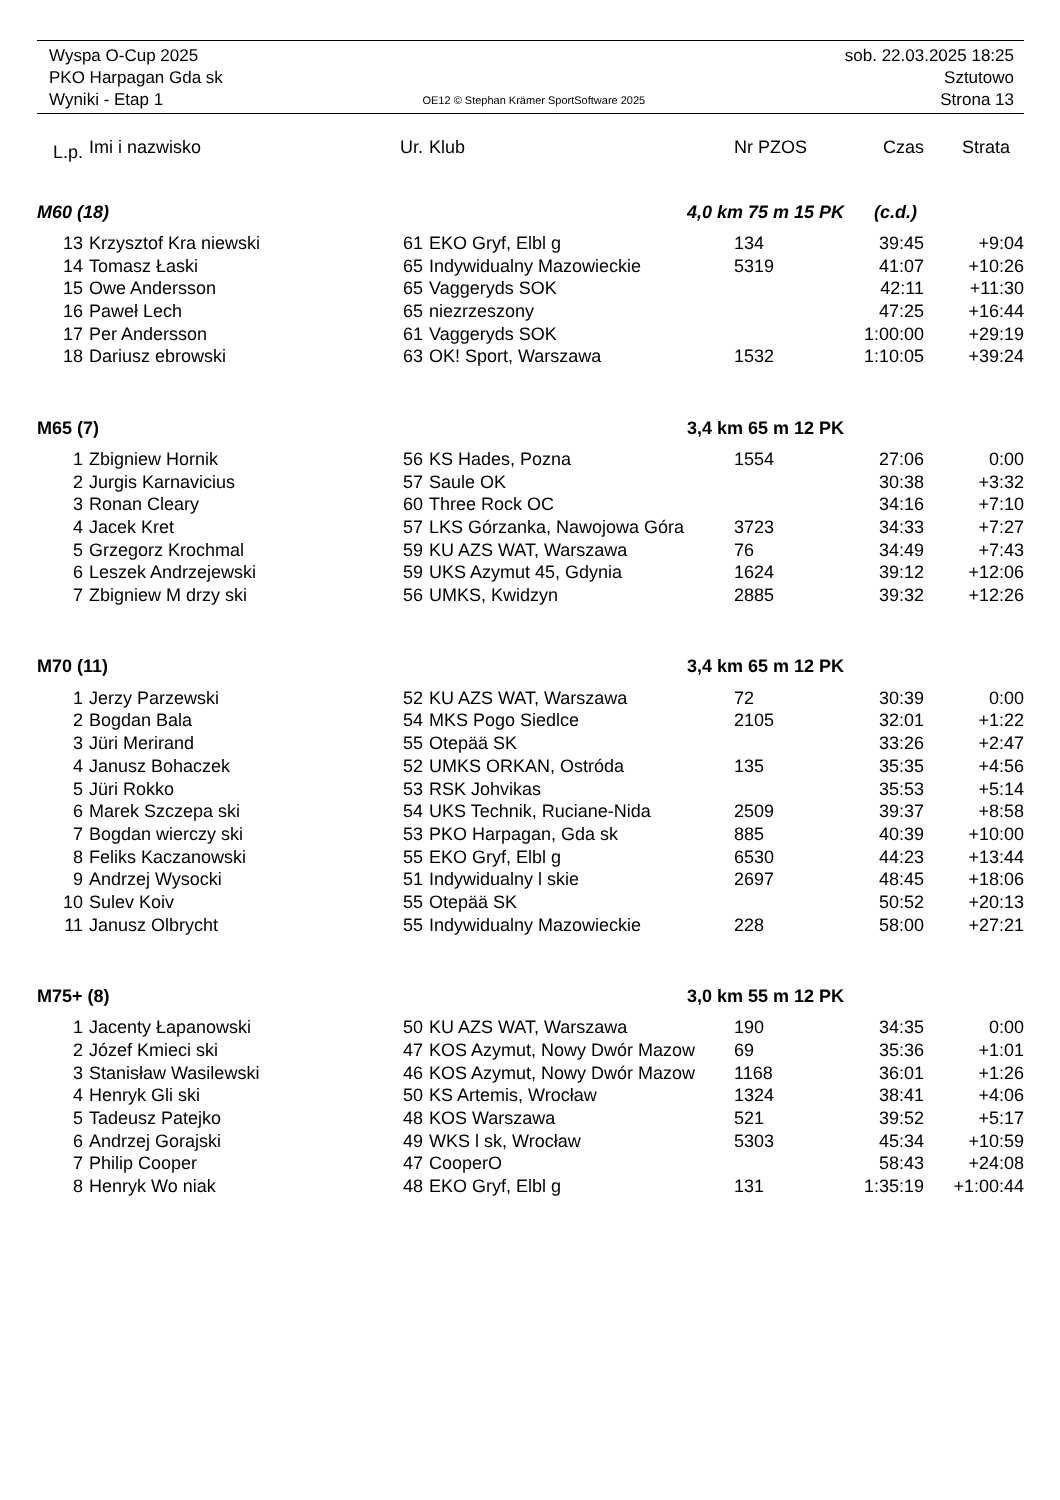Wyspa O-Cup 2025
PKO Harpagan Gda sk
Wyniki - Etap 1
OE12 © Stephan Krämer SportSoftware 2025
sob. 22.03.2025 18:25
Sztutowo
Strona 13
| L.p. | Imi i nazwisko | Ur. | Klub | Nr PZOS | Czas | Strata |
| --- | --- | --- | --- | --- | --- | --- |
| M60 (18) | | | 4,0 km 75 m 15 PK | | (c.d.) | |
| 13 | Krzysztof Kra niewski | 61 | EKO Gryf, Elbl g | 134 | 39:45 | +9:04 |
| 14 | Tomasz Łaski | 65 | Indywidualny Mazowieckie | 5319 | 41:07 | +10:26 |
| 15 | Owe Andersson | 65 | Vaggeryds SOK | | 42:11 | +11:30 |
| 16 | Paweł Lech | 65 | niezrzeszony | | 47:25 | +16:44 |
| 17 | Per Andersson | 61 | Vaggeryds SOK | | 1:00:00 | +29:19 |
| 18 | Dariusz ebrowski | 63 | OK! Sport, Warszawa | 1532 | 1:10:05 | +39:24 |
| M65 (7) | | | 3,4 km 65 m 12 PK | | | |
| 1 | Zbigniew Hornik | 56 | KS Hades, Pozna | 1554 | 27:06 | 0:00 |
| 2 | Jurgis Karnavicius | 57 | Saule OK | | 30:38 | +3:32 |
| 3 | Ronan Cleary | 60 | Three Rock OC | | 34:16 | +7:10 |
| 4 | Jacek Kret | 57 | LKS Górzanka, Nawojowa Góra | 3723 | 34:33 | +7:27 |
| 5 | Grzegorz Krochmal | 59 | KU AZS WAT, Warszawa | 76 | 34:49 | +7:43 |
| 6 | Leszek Andrzejewski | 59 | UKS Azymut 45, Gdynia | 1624 | 39:12 | +12:06 |
| 7 | Zbigniew M drzy ski | 56 | UMKS, Kwidzyn | 2885 | 39:32 | +12:26 |
| M70 (11) | | | 3,4 km 65 m 12 PK | | | |
| 1 | Jerzy Parzewski | 52 | KU AZS WAT, Warszawa | 72 | 30:39 | 0:00 |
| 2 | Bogdan Bala | 54 | MKS Pogo Siedlce | 2105 | 32:01 | +1:22 |
| 3 | Jüri Merirand | 55 | Otepää SK | | 33:26 | +2:47 |
| 4 | Janusz Bohaczek | 52 | UMKS ORKAN, Ostróda | 135 | 35:35 | +4:56 |
| 5 | Jüri Rokko | 53 | RSK Johvikas | | 35:53 | +5:14 |
| 6 | Marek Szczepa ski | 54 | UKS Technik, Ruciane-Nida | 2509 | 39:37 | +8:58 |
| 7 | Bogdan wierczy ski | 53 | PKO Harpagan, Gda sk | 885 | 40:39 | +10:00 |
| 8 | Feliks Kaczanowski | 55 | EKO Gryf, Elbl g | 6530 | 44:23 | +13:44 |
| 9 | Andrzej Wysocki | 51 | Indywidualny l skie | 2697 | 48:45 | +18:06 |
| 10 | Sulev Koiv | 55 | Otepää SK | | 50:52 | +20:13 |
| 11 | Janusz Olbrycht | 55 | Indywidualny Mazowieckie | 228 | 58:00 | +27:21 |
| M75+ (8) | | | 3,0 km 55 m 12 PK | | | |
| 1 | Jacenty Łapanowski | 50 | KU AZS WAT, Warszawa | 190 | 34:35 | 0:00 |
| 2 | Józef Kmieci ski | 47 | KOS Azymut, Nowy Dwór Mazow | 69 | 35:36 | +1:01 |
| 3 | Stanisław Wasilewski | 46 | KOS Azymut, Nowy Dwór Mazow | 1168 | 36:01 | +1:26 |
| 4 | Henryk Gli ski | 50 | KS Artemis, Wrocław | 1324 | 38:41 | +4:06 |
| 5 | Tadeusz Patejko | 48 | KOS Warszawa | 521 | 39:52 | +5:17 |
| 6 | Andrzej Gorajski | 49 | WKS l sk, Wrocław | 5303 | 45:34 | +10:59 |
| 7 | Philip Cooper | 47 | CooperO | | 58:43 | +24:08 |
| 8 | Henryk Wo niak | 48 | EKO Gryf, Elbl g | 131 | 1:35:19 | +1:00:44 |